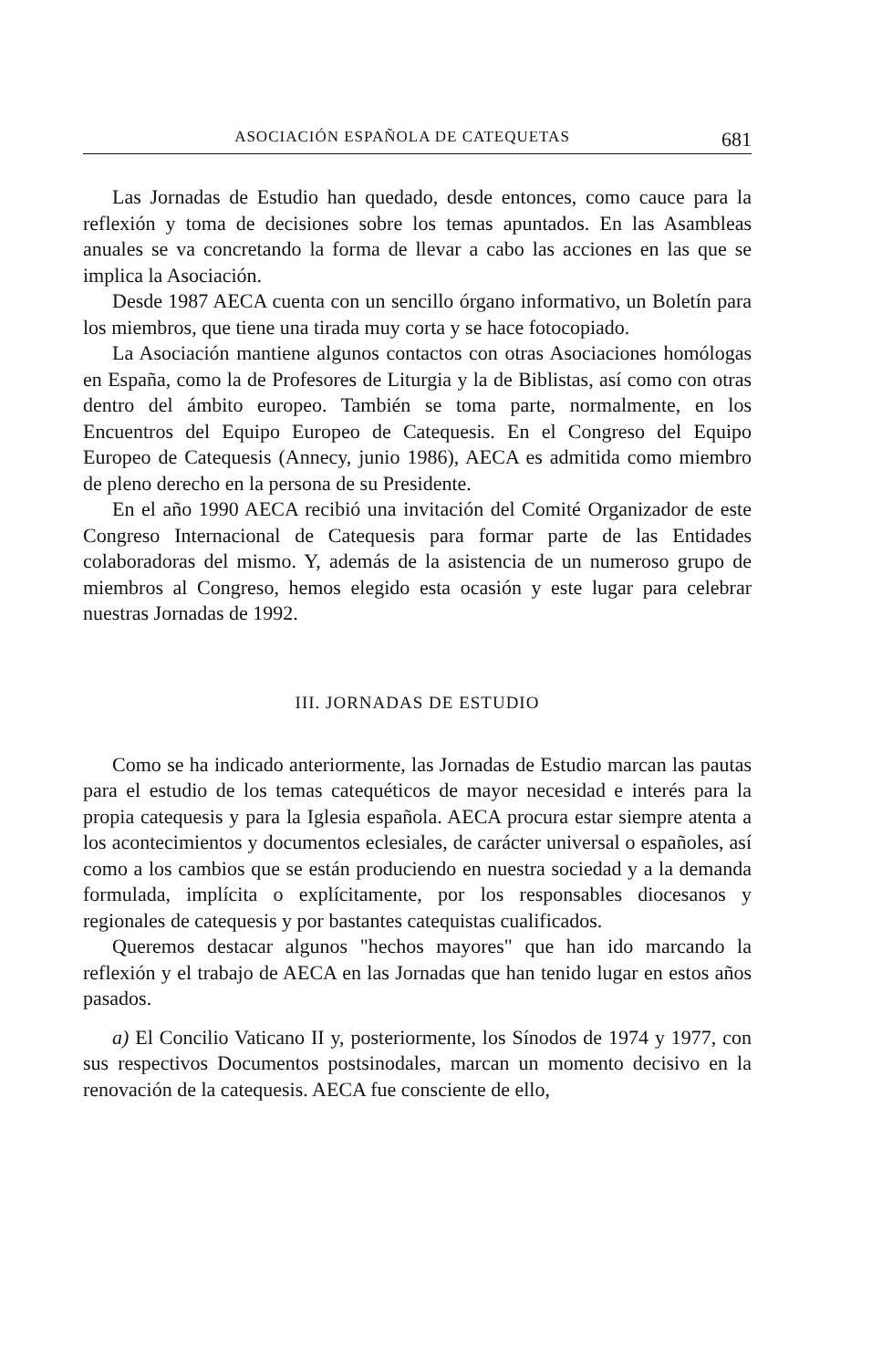ASOCIACIÓN ESPAÑOLA DE CATEQUETAS 681
Las Jornadas de Estudio han quedado, desde entonces, como cauce para la reflexión y toma de decisiones sobre los temas apuntados. En las Asambleas anuales se va concretando la forma de llevar a cabo las acciones en las que se implica la Asociación.
Desde 1987 AECA cuenta con un sencillo órgano informativo, un Boletín para los miembros, que tiene una tirada muy corta y se hace fotocopiado.
La Asociación mantiene algunos contactos con otras Asociaciones homólogas en España, como la de Profesores de Liturgia y la de Biblistas, así como con otras dentro del ámbito europeo. También se toma parte, normalmente, en los Encuentros del Equipo Europeo de Catequesis. En el Congreso del Equipo Europeo de Catequesis (Annecy, junio 1986), AECA es admitida como miembro de pleno derecho en la persona de su Presidente.
En el año 1990 AECA recibió una invitación del Comité Organizador de este Congreso Internacional de Catequesis para formar parte de las Entidades colaboradoras del mismo. Y, además de la asistencia de un numeroso grupo de miembros al Congreso, hemos elegido esta ocasión y este lugar para celebrar nuestras Jornadas de 1992.
III. JORNADAS DE ESTUDIO
Como se ha indicado anteriormente, las Jornadas de Estudio marcan las pautas para el estudio de los temas catequéticos de mayor necesidad e interés para la propia catequesis y para la Iglesia española. AECA procura estar siempre atenta a los acontecimientos y documentos eclesiales, de carácter universal o españoles, así como a los cambios que se están produciendo en nuestra sociedad y a la demanda formulada, implícita o explícitamente, por los responsables diocesanos y regionales de catequesis y por bastantes catequistas cualificados.
Queremos destacar algunos "hechos mayores" que han ido marcando la reflexión y el trabajo de AECA en las Jornadas que han tenido lugar en estos años pasados.
a) El Concilio Vaticano II y, posteriormente, los Sínodos de 1974 y 1977, con sus respectivos Documentos postsinodales, marcan un momento decisivo en la renovación de la catequesis. AECA fue consciente de ello,